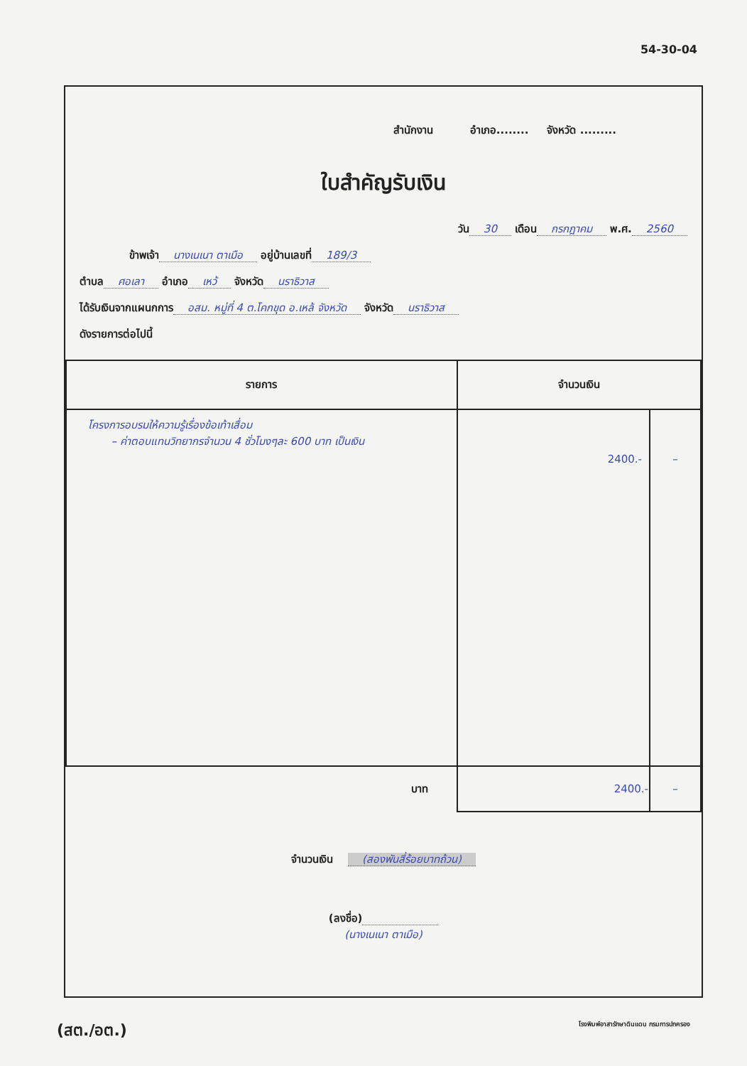54-30-04
สำนักงาน อำเภอ........ จังหวัด .........
ใบสำคัญรับเงิน
วัน 30 เดือน กรกฎาคม พ.ศ. 2560
ข้าพเจ้า นางเนเนา ตาเมือ อยู่บ้านเลขที่ 189/3
ตำบล ศอเลา อำเภอ เหว้ จังหวัด นราธิวาส
ได้รับเงินจากแผนกการ อสม. หมู่ที่ 4 ต.โคกขุด อ.เหล้ จังหวัด จังหวัด นราธิวาส
ดังรายการต่อไปนี้
| รายการ | จำนวนเงิน | |
| --- | --- | --- |
| โครงการอบรมให้ความรู้เรื่องข้อเท้าเสื่อม – ค่าตอบแทนวิทยากรจำนวน 4 ชั่วโมงๆละ 600 บาท เป็นเงิน | 2400.- | – |
| บาท | 2400.- | – |
จำนวนเงิน (สองพันสี่ร้อยบาทถ้วน)
(ลงชื่อ)
(นางเนเนา ตาเมือ)
(สต./อต.) โรงพิมพ์อาสารักษาดินแดน กรมการปกครอง